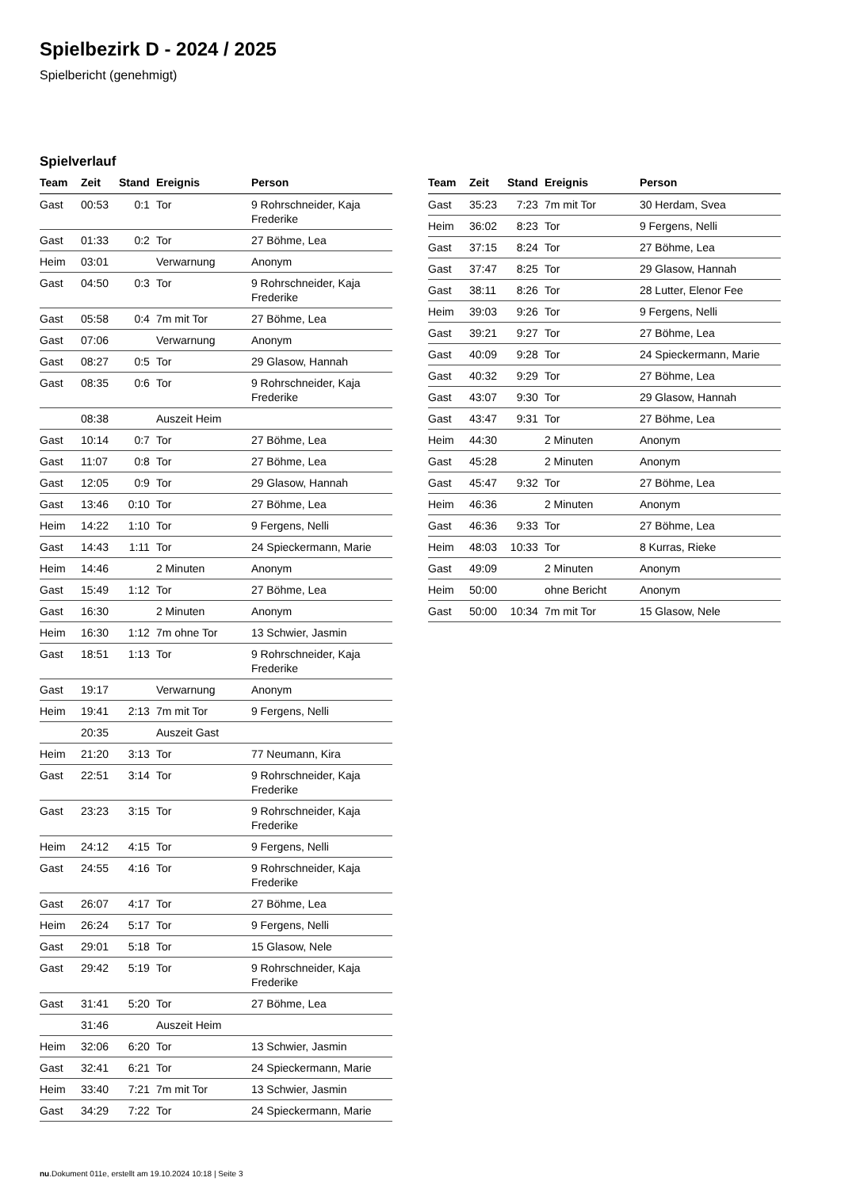Spielbezirk D - 2024 / 2025
Spielbericht (genehmigt)
Spielverlauf
| Team | Zeit | Stand | Ereignis | Person |
| --- | --- | --- | --- | --- |
| Gast | 00:53 | 0:1 | Tor | 9 Rohrschneider, Kaja Frederike |
| Gast | 01:33 | 0:2 | Tor | 27 Böhme, Lea |
| Heim | 03:01 | | Verwarnung | Anonym |
| Gast | 04:50 | 0:3 | Tor | 9 Rohrschneider, Kaja Frederike |
| Gast | 05:58 | 0:4 | 7m mit Tor | 27 Böhme, Lea |
| Gast | 07:06 | | Verwarnung | Anonym |
| Gast | 08:27 | 0:5 | Tor | 29 Glasow, Hannah |
| Gast | 08:35 | 0:6 | Tor | 9 Rohrschneider, Kaja Frederike |
| | 08:38 | | Auszeit Heim | |
| Gast | 10:14 | 0:7 | Tor | 27 Böhme, Lea |
| Gast | 11:07 | 0:8 | Tor | 27 Böhme, Lea |
| Gast | 12:05 | 0:9 | Tor | 29 Glasow, Hannah |
| Gast | 13:46 | 0:10 | Tor | 27 Böhme, Lea |
| Heim | 14:22 | 1:10 | Tor | 9 Fergens, Nelli |
| Gast | 14:43 | 1:11 | Tor | 24 Spieckermann, Marie |
| Heim | 14:46 | | 2 Minuten | Anonym |
| Gast | 15:49 | 1:12 | Tor | 27 Böhme, Lea |
| Gast | 16:30 | | 2 Minuten | Anonym |
| Heim | 16:30 | 1:12 | 7m ohne Tor | 13 Schwier, Jasmin |
| Gast | 18:51 | 1:13 | Tor | 9 Rohrschneider, Kaja Frederike |
| Gast | 19:17 | | Verwarnung | Anonym |
| Heim | 19:41 | 2:13 | 7m mit Tor | 9 Fergens, Nelli |
| | 20:35 | | Auszeit Gast | |
| Heim | 21:20 | 3:13 | Tor | 77 Neumann, Kira |
| Gast | 22:51 | 3:14 | Tor | 9 Rohrschneider, Kaja Frederike |
| Gast | 23:23 | 3:15 | Tor | 9 Rohrschneider, Kaja Frederike |
| Heim | 24:12 | 4:15 | Tor | 9 Fergens, Nelli |
| Gast | 24:55 | 4:16 | Tor | 9 Rohrschneider, Kaja Frederike |
| Gast | 26:07 | 4:17 | Tor | 27 Böhme, Lea |
| Heim | 26:24 | 5:17 | Tor | 9 Fergens, Nelli |
| Gast | 29:01 | 5:18 | Tor | 15 Glasow, Nele |
| Gast | 29:42 | 5:19 | Tor | 9 Rohrschneider, Kaja Frederike |
| Gast | 31:41 | 5:20 | Tor | 27 Böhme, Lea |
| | 31:46 | | Auszeit Heim | |
| Heim | 32:06 | 6:20 | Tor | 13 Schwier, Jasmin |
| Gast | 32:41 | 6:21 | Tor | 24 Spieckermann, Marie |
| Heim | 33:40 | 7:21 | 7m mit Tor | 13 Schwier, Jasmin |
| Gast | 34:29 | 7:22 | Tor | 24 Spieckermann, Marie |
| Team | Zeit | Stand | Ereignis | Person |
| --- | --- | --- | --- | --- |
| Gast | 35:23 | 7:23 | 7m mit Tor | 30 Herdam, Svea |
| Heim | 36:02 | 8:23 | Tor | 9 Fergens, Nelli |
| Gast | 37:15 | 8:24 | Tor | 27 Böhme, Lea |
| Gast | 37:47 | 8:25 | Tor | 29 Glasow, Hannah |
| Gast | 38:11 | 8:26 | Tor | 28 Lutter, Elenor Fee |
| Heim | 39:03 | 9:26 | Tor | 9 Fergens, Nelli |
| Gast | 39:21 | 9:27 | Tor | 27 Böhme, Lea |
| Gast | 40:09 | 9:28 | Tor | 24 Spieckermann, Marie |
| Gast | 40:32 | 9:29 | Tor | 27 Böhme, Lea |
| Gast | 43:07 | 9:30 | Tor | 29 Glasow, Hannah |
| Gast | 43:47 | 9:31 | Tor | 27 Böhme, Lea |
| Heim | 44:30 | | 2 Minuten | Anonym |
| Gast | 45:28 | | 2 Minuten | Anonym |
| Gast | 45:47 | 9:32 | Tor | 27 Böhme, Lea |
| Heim | 46:36 | | 2 Minuten | Anonym |
| Gast | 46:36 | 9:33 | Tor | 27 Böhme, Lea |
| Heim | 48:03 | 10:33 | Tor | 8 Kurras, Rieke |
| Gast | 49:09 | | 2 Minuten | Anonym |
| Heim | 50:00 | | ohne Bericht | Anonym |
| Gast | 50:00 | 10:34 | 7m mit Tor | 15 Glasow, Nele |
nu.Dokument 011e, erstellt am 19.10.2024 10:18 | Seite 3